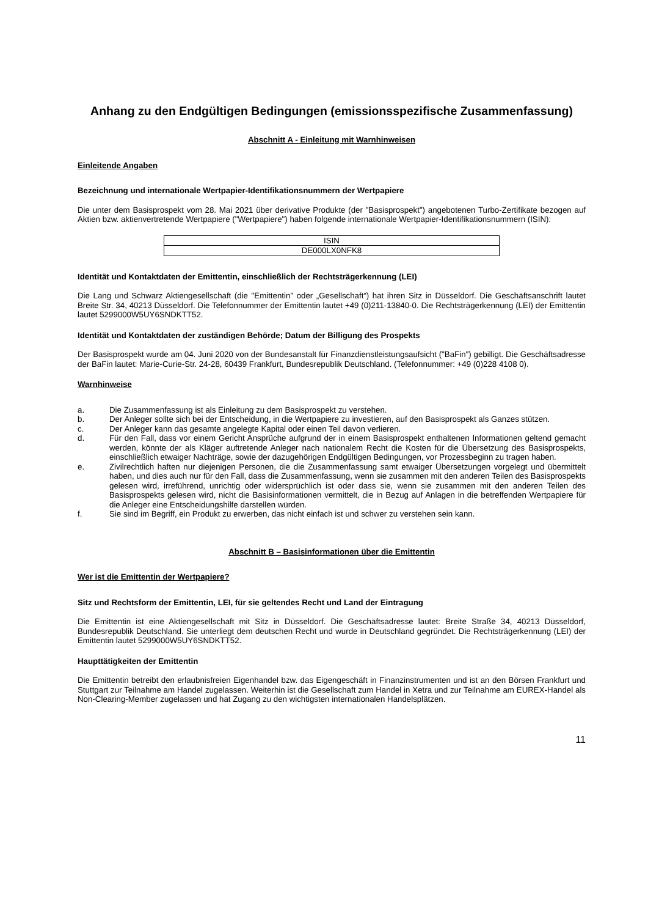Anhang zu den Endgültigen Bedingungen (emissionsspezifische Zusammenfassung)
Abschnitt A - Einleitung mit Warnhinweisen
Einleitende Angaben
Bezeichnung und internationale Wertpapier-Identifikationsnummern der Wertpapiere
Die unter dem Basisprospekt vom 28. Mai 2021 über derivative Produkte (der "Basisprospekt") angebotenen Turbo-Zertifikate bezogen auf Aktien bzw. aktienvertretende Wertpapiere ("Wertpapiere") haben folgende internationale Wertpapier-Identifikationsnummern (ISIN):
| ISIN |
| DE000LX0NFK8 |
Identität und Kontaktdaten der Emittentin, einschließlich der Rechtsträgerkennung (LEI)
Die Lang und Schwarz Aktiengesellschaft (die "Emittentin" oder „Gesellschaft“) hat ihren Sitz in Düsseldorf. Die Geschäftsanschrift lautet Breite Str. 34, 40213 Düsseldorf. Die Telefonnummer der Emittentin lautet +49 (0)211-13840-0. Die Rechtsträgerkennung (LEI) der Emittentin lautet 5299000W5UY6SNDKTT52.
Identität und Kontaktdaten der zuständigen Behörde; Datum der Billigung des Prospekts
Der Basisprospekt wurde am 04. Juni 2020 von der Bundesanstalt für Finanzdienstleistungsaufsicht ("BaFin") gebilligt. Die Geschäftsadresse der BaFin lautet: Marie-Curie-Str. 24-28, 60439 Frankfurt, Bundesrepublik Deutschland. (Telefonnummer: +49 (0)228 4108 0).
Warnhinweise
a. Die Zusammenfassung ist als Einleitung zu dem Basisprospekt zu verstehen.
b. Der Anleger sollte sich bei der Entscheidung, in die Wertpapiere zu investieren, auf den Basisprospekt als Ganzes stützen.
c. Der Anleger kann das gesamte angelegte Kapital oder einen Teil davon verlieren.
d. Für den Fall, dass vor einem Gericht Ansprüche aufgrund der in einem Basisprospekt enthaltenen Informationen geltend gemacht werden, könnte der als Kläger auftretende Anleger nach nationalem Recht die Kosten für die Übersetzung des Basisprospekts, einschließlich etwaiger Nachträge, sowie der dazugehörigen Endgültigen Bedingungen, vor Prozessbeginn zu tragen haben.
e. Zivilrechtlich haften nur diejenigen Personen, die die Zusammenfassung samt etwaiger Übersetzungen vorgelegt und übermittelt haben, und dies auch nur für den Fall, dass die Zusammenfassung, wenn sie zusammen mit den anderen Teilen des Basisprospekts gelesen wird, irreführend, unrichtig oder widersprüchlich ist oder dass sie, wenn sie zusammen mit den anderen Teilen des Basisprospekts gelesen wird, nicht die Basisinformationen vermittelt, die in Bezug auf Anlagen in die betreffenden Wertpapiere für die Anleger eine Entscheidungshilfe darstellen würden.
f. Sie sind im Begriff, ein Produkt zu erwerben, das nicht einfach ist und schwer zu verstehen sein kann.
Abschnitt B – Basisinformationen über die Emittentin
Wer ist die Emittentin der Wertpapiere?
Sitz und Rechtsform der Emittentin, LEI, für sie geltendes Recht und Land der Eintragung
Die Emittentin ist eine Aktiengesellschaft mit Sitz in Düsseldorf. Die Geschäftsadresse lautet: Breite Straße 34, 40213 Düsseldorf, Bundesrepublik Deutschland. Sie unterliegt dem deutschen Recht und wurde in Deutschland gegründet. Die Rechtsträgerkennung (LEI) der Emittentin lautet 5299000W5UY6SNDKTT52.
Haupttätigkeiten der Emittentin
Die Emittentin betreibt den erlaubnisfreien Eigenhandel bzw. das Eigengeschäft in Finanzinstrumenten und ist an den Börsen Frankfurt und Stuttgart zur Teilnahme am Handel zugelassen. Weiterhin ist die Gesellschaft zum Handel in Xetra und zur Teilnahme am EUREX-Handel als Non-Clearing-Member zugelassen und hat Zugang zu den wichtigsten internationalen Handelsplätzen.
11